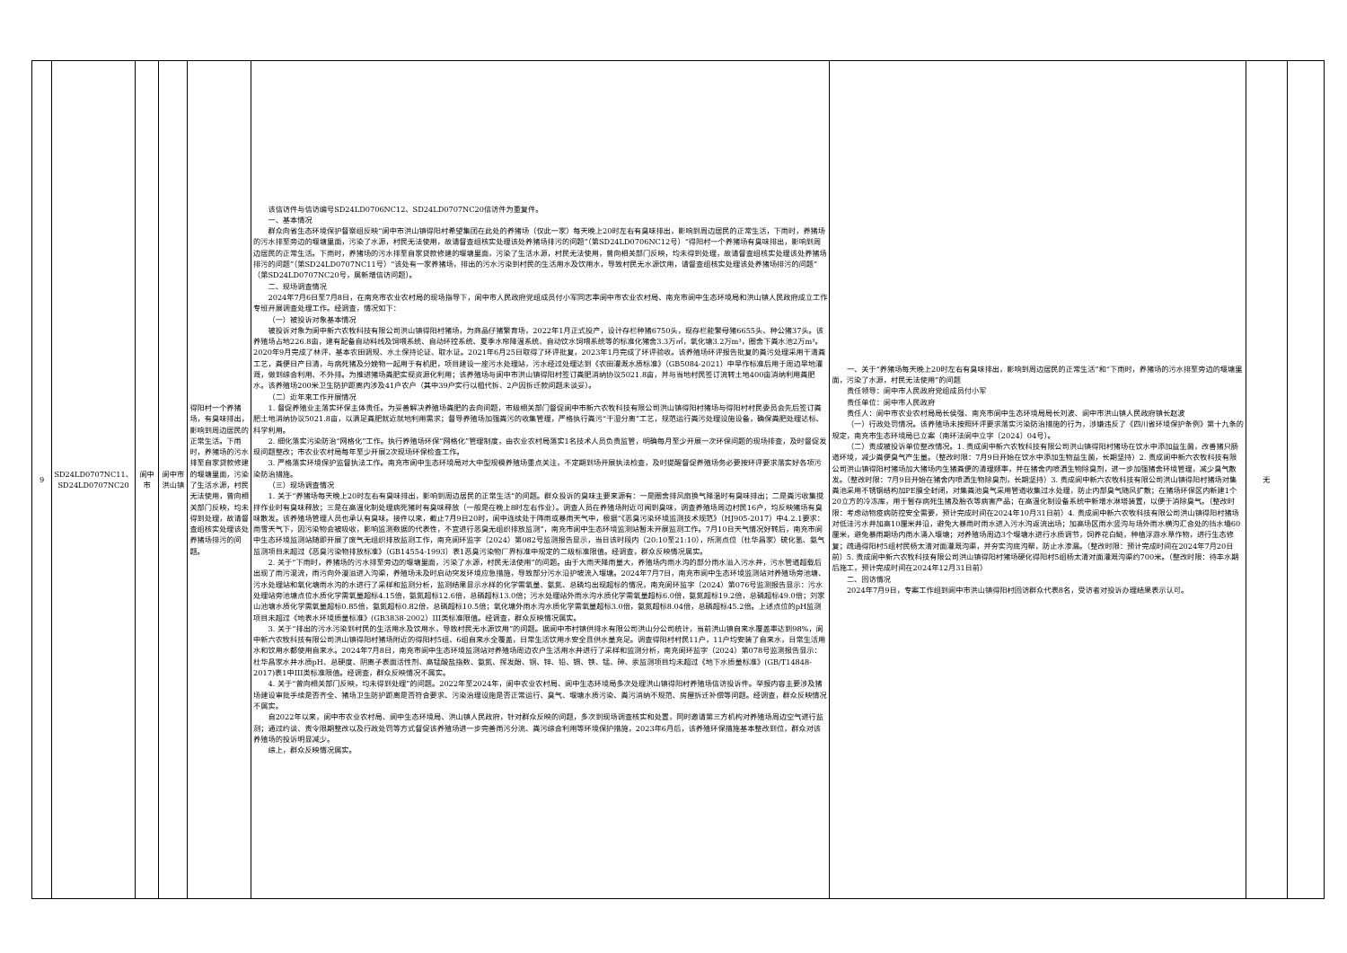| 9 | SD24LD0707NC11、SD24LD0707NC20 | 阆中市 | 阆中市洪山镇 | 得阳村一个养猪场，有臭味排出，影响到周边居民的正常生活。下雨时，养猪场的污水排至自家贷款修建的堰塘里面，污染了生活水源，村民无法使用，曾向相关部门反映，均未得到处理，故请督查组核实处理该处养猪场排污的问题。 | 该信访件与信访编号SD24LD0706NC12、SD24LD0707NC20信访件为重复件。 一、基本情况 群众向省生态环境保护督察组反映“阆中市洪山镇得阳村希望集团在此处的养猪场（仅此一家）每天晚上20时左右有臭味排出，影响到周边居民的正常生活，下雨时，养猪场的污水排至旁边的堰塘里面，污染了水源，村民无法使用，故请督查组核实处理该处养猪场排污的问题”（第SD24LD0706NC12号）“得阳村一个养猪场有臭味排出，影响到周边居民的正常生活。下雨时，养猪场的污水排至自家贷款修建的堰塘里面，污染了生活水源，村民无法使用，曾向相关部门反映，均未得到处理，故请督查组核实处理该处养猪场排污的问题”（第SD24LD0707NC11号）“该处有一家养猪场，排出的污水污染到村民的生活用水及饮用水，导致村民无水源饮用，请督查组核实处理该处养猪场排污的问题”（第SD24LD0707NC20号，属新增信访问题）。 二、现场调查情况 2024年7月6日至7月8日，在南充市农业农村局的现场指导下，阆中市人民政府党组成员付小军同志率阆中市农业农村局、南充市阆中生态环境局和洪山镇人民政府成立工作专班开展调查处理工作。经调查，情况如下： （一）被投诉对象基本情况 被投诉对象为阆中新六农牧科技有限公司洪山镇得阳村猪场，为商品仔猪繁育场，2022年1月正式投产，设计存栏种猪6750头，现存栏能繁母猪6655头、种公猪37头。该养殖场占地226.8亩，建有配备自动料线及饲喂系统、自动环控系统、夏季水帘降温系统、自动饮水饲喂系统等的标准化猪舍3.3万㎡，氧化塘3.2万m³，圈舍下粪水池2万m³。2020年9月完成了林评、基本农田调规、水土保持论证、取水证。2021年6月25日取得了环评批复，2023年1月完成了环评验收。该养殖场环评报告批复的粪污处理采用干清粪工艺，粪便日产日清，与病死猪及分娩物一起用于有机肥，项目建设一座污水处理站，污水经过处理达到《农田灌溉水质标准》（GB5084-2021）中旱作标准后用于周边旱地灌溉，做到综合利用、不外排。为推进猪场粪肥实现资源化利用；该养殖场与阆中市洪山镇得阳村签订粪肥消纳协议5021.8亩，并与当地村民签订流转土地400亩消纳利用粪肥水。该养殖场200米卫生防护距离内涉及41户农户（其中39户实行以租代拆、2户因拆迁款问题未谈妥）。 （二）近年来工作开展情况 1. 督促养殖业主落实环保主体责任。为妥善解决养殖场粪肥的去向问题，市级相关部门督促阆中市新六农牧科技有限公司洪山镇得阳村猪场与得阳村村民委员会先后签订粪肥土地消纳协议5021.8亩，以满足粪肥就近就地利用需求；督导养殖场加强粪污的收集管理，严格执行粪污“干湿分离”工艺，规范运行粪污处理设施设备，确保粪肥处理达标、科学利用。 2. 细化落实污染防治“网格化”工作。执行养殖场环保“网格化”管理制度，由农业农村局落实1名技术人员负责监管，明确每月至少开展一次环保问题的现场排查，及时督促发现问题整改；市农业农村局每年至少开展2次现场环保检查工作。 3. 严格落实环境保护监督执法工作。南充市阆中生态环境局对大中型规模养殖场重点关注，不定期到场开展执法检查，及时提醒督促养殖场务必要按环评要求落实好各项污染防治措施。 （三）现场调查情况 1. 关于“养猪场每天晚上20时左右有臭味排出，影响到周边居民的正常生活”的问题。群众投诉的臭味主要来源有：一是圈舍排风扇换气降温时有臭味排出；二是粪污收集搅拌作业时有臭味释放；三是在高温化制处理病死猪时有臭味释放（一般是在晚上8时左右作业）。调查人员在养殖场附近可闻到臭味，调查养殖场周边村民16户，均反映猪场有臭味散发。该养殖场管理人员也承认有臭味。接件以来，截止7月9日20时，阆中连续处于阵雨或暴雨天气中，根据“《恶臭污染环境监测技术规范》（HJ905-2017）中4.2.1要求：雨雪天气下，因污染物会被吸收，影响监测数据的代表性，不宜进行恶臭无组织排放监测”，南充市阆中生态环境监测站暂未开展监测工作。7月10日天气情况好转后，南充市阆中生态环境监测站随即开展了废气无组织排放监测工作，南充阆环监字（2024）第082号监测报告显示，当日该时段内（20:10至21:10），所测点位（杜华昌家）硫化氢、氨气监测项目未超过《恶臭污染物排放标准》（GB14554-1993）表1恶臭污染物厂界标准中规定的二级标准限值。经调查，群众反映情况属实。 2. 关于“下雨时，养猪场的污水排至旁边的堰塘里面，污染了水源，村民无法使用”的问题。由于大雨天降雨量大，养殖场内雨水沟的部分雨水溢入污水井，污水管道超载后出现了雨污混流，雨污向外漫溢进入沟渠，养殖场未及时启动突发环境应急措施，导致部分污水沿护坡流入堰塘。2024年7月7日，南充市阆中生态环境监测站对养殖场旁池塘、污水处理站和氧化塘雨水沟的水进行了采样和监测分析，监测结果显示水样的化学需氧量、氨氮、总磷均出现超标的情况，南充阆环监字（2024）第076号监测报告显示：污水处理站旁池塘点位水质化学需氧量超标4.15倍，氨氮超标12.6倍，总磷超标13.0倍；污水处理站外雨水沟水质化学需氧量超标6.0倍，氨氮超标19.2倍，总磷超标49.0倍；刘家山池塘水质化学需氧量超标0.85倍，氨氮超标0.82倍，总磷超标10.5倍；氧化塘外雨水沟水质化学需氧量超标3.0倍，氨氮超标8.04倍，总磷超标45.2倍。上述点位的pH监测项目未超过《地表水环境质量标准》(GB3838-2002）III类标准限值。经调查，群众反映情况属实。 3. 关于“排出的污水污染到村民的生活用水及饮用水，导致村民无水源饮用”的问题。据阆中市村镇供排水有限公司洪山分公司统计，当前洪山镇自来水覆盖率达到98%，阆中新六农牧科技有限公司洪山镇得阳村猪场附近的得阳村5组、6组自来水全覆盖，日常生活饮用水安全且供水量充足。调查得阳村村民11户，11户均安装了自来水，日常生活用水和饮用水都使用自来水。2024年7月8日，南充市阆中生态环境监测站对养殖场周边农户生活用水井进行了采样和监测分析，南充阆环监字（2024）第078号监测报告显示：杜华昌家水井水质pH、总硬度、阴离子表面活性剂、高锰酸盐指数、氨氮、挥发酚、铜、锌、铅、镉、铁、锰、砷、汞监测项目均未超过《地下水质量标准》(GB/T14848-2017)表1中III类标准限值。经调查，群众反映情况不属实。 4. 关于“曾向相关部门反映，均未得到处理”的问题。2022年至2024年，阆中农业农村局、阆中生态环境局多次处理洪山镇得阳村养殖场信访投诉件。举报内容主要涉及猪场建设审批手续是否齐全、猪场卫生防护距离是否符合要求、污染治理设施是否正常运行、臭气、堰塘水质污染、粪污消纳不规范、房屋拆迁补偿等问题。经调查，群众反映情况不属实。 自2022年以来，阆中市农业农村局、阆中生态环境局、洪山镇人民政府，针对群众反映的问题，多次到现场调查核实和处置，同时邀请第三方机构对养殖场周边空气进行监测；通过约谈、责令限期整改以及行政处罚等方式督促该养殖场进一步完善雨污分流、粪污综合利用等环境保护措施，2023年6月后，该养殖环保措施基本整改到位，群众对该养殖场的投诉明显减少。 综上，群众反映情况属实。 | 一、关于“养猪场每天晚上20时左右有臭味排出，影响到周边居民的正常生活”和“下雨时，养猪场的污水排至旁边的堰塘里面，污染了水源，村民无法使用”的问题 责任领导：阆中市人民政府党组成员付小军 责任单位：阆中市人民政府 责任人：阆中市农业农村局局长侯强、南充市阆中生态环境局局长刘波、阆中市洪山镇人民政府镇长赵波 （一）行政处罚情况。该养殖场未按照环评要求落实污染防治措施的行为，涉嫌违反了《四川省环境保护条例》第十九条的规定，南充市生态环境局已立案（南环法阆中立字〔2024〕04号）。 （二）责成被投诉单位整改情况。1. 责成阆中新六农牧科技有限公司洪山镇得阳村猪场在饮水中添加益生菌，改善猪只肠道环境，减少粪便臭气产生量。（整改时限：7月9日开始在饮水中添加生物益生菌，长期坚持）2. 责成阆中新六农牧科技有限公司洪山镇得阳村猪场加大猪场内生猪粪便的清理频率，并在猪舍内喷洒生物除臭剂，进一步加强猪舍环境管理，减少臭气散发。（整改时限：7月9日开始在猪舍内喷洒生物除臭剂，长期坚持）3. 责成阆中新六农牧科技有限公司洪山镇得阳村猪场对集粪池采用不锈钢结构加PE膜全封闭，对集粪池臭气采用管道收集过水处理，防止内部臭气随风扩散；在猪场环保区内新建1个20立方的冷冻库，用于暂存病死生猪及胎衣等病害产品；在高温化制设备系统中新增水淋塔装置，以便于消除臭气。（整改时限：考虑动物疫病防控安全需要，预计完成时间在2024年10月31日前）4. 责成阆中新六农牧科技有限公司洪山镇得阳村猪场对低洼污水井加高10厘米井沿，避免大暴雨时雨水进入污水沟返流出场；加高场区雨水竖沟与场外雨水横沟汇合处的挡水墙60厘米，避免暴雨期场内雨水涌入堰塘；对养殖场周边3个堰塘水进行水质调节，饲养花白鲢，种植浮游水草作物，进行生态修复；疏通得阳村5组村民杨太清对面灌溉沟渠，并夯实沟底沟帮，防止水渗漏。（整改时限：预计完成时间在2024年7月20日前）5. 责成阆中新六农牧科技有限公司洪山镇得阳村猪场硬化得阳村5组杨太清对面灌溉沟渠约700米。（整改时限：待丰水期后施工，预计完成时间在2024年12月31日前） 二、回访情况 2024年7月9日，专案工作组到阆中市洪山镇得阳村回访群众代表8名，受访者对投诉办理结果表示认可。 | 无 | |